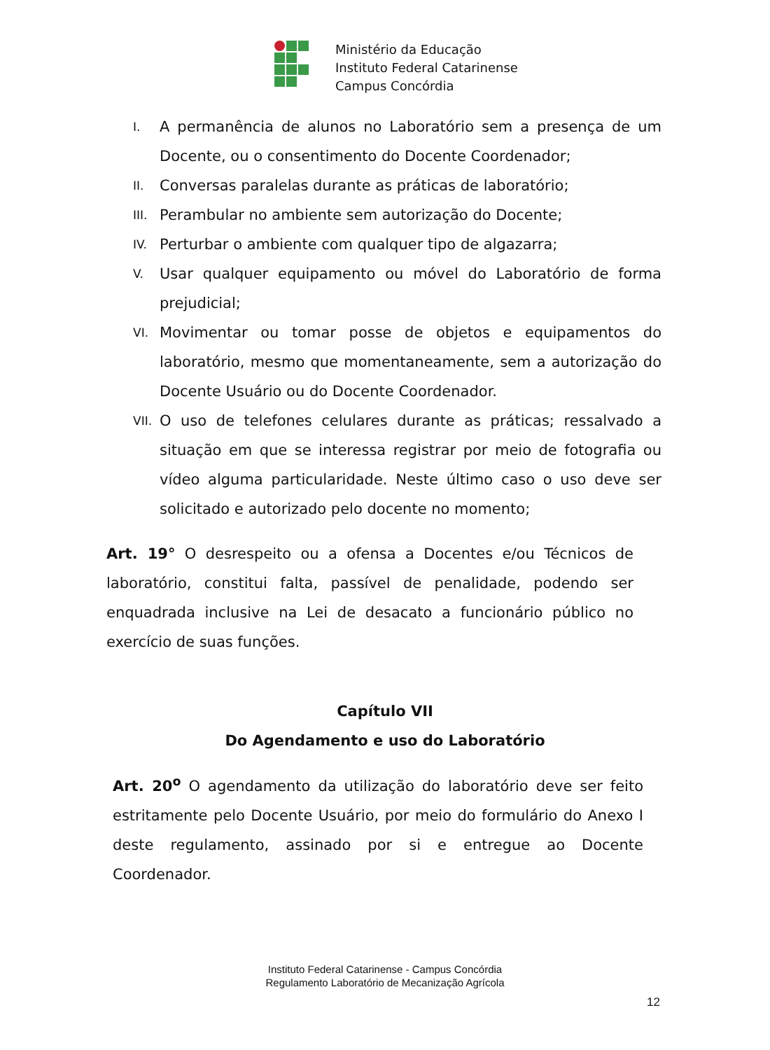Ministério da Educação
Instituto Federal Catarinense
Campus Concórdia
I. A permanência de alunos no Laboratório sem a presença de um Docente, ou o consentimento do Docente Coordenador;
II. Conversas paralelas durante as práticas de laboratório;
III. Perambular no ambiente sem autorização do Docente;
IV. Perturbar o ambiente com qualquer tipo de algazarra;
V. Usar qualquer equipamento ou móvel do Laboratório de forma prejudicial;
VI. Movimentar ou tomar posse de objetos e equipamentos do laboratório, mesmo que momentaneamente, sem a autorização do Docente Usuário ou do Docente Coordenador.
VII. O uso de telefones celulares durante as práticas; ressalvado a situação em que se interessa registrar por meio de fotografia ou vídeo alguma particularidade. Neste último caso o uso deve ser solicitado e autorizado pelo docente no momento;
Art. 19° O desrespeito ou a ofensa a Docentes e/ou Técnicos de laboratório, constitui falta, passível de penalidade, podendo ser enquadrada inclusive na Lei de desacato a funcionário público no exercício de suas funções.
Capítulo VII
Do Agendamento e uso do Laboratório
Art. 20<sup>o</sup> O agendamento da utilização do laboratório deve ser feito estritamente pelo Docente Usuário, por meio do formulário do Anexo I deste regulamento, assinado por si e entregue ao Docente Coordenador.
Instituto Federal Catarinense - Campus Concórdia
Regulamento Laboratório de Mecanização Agrícola
12